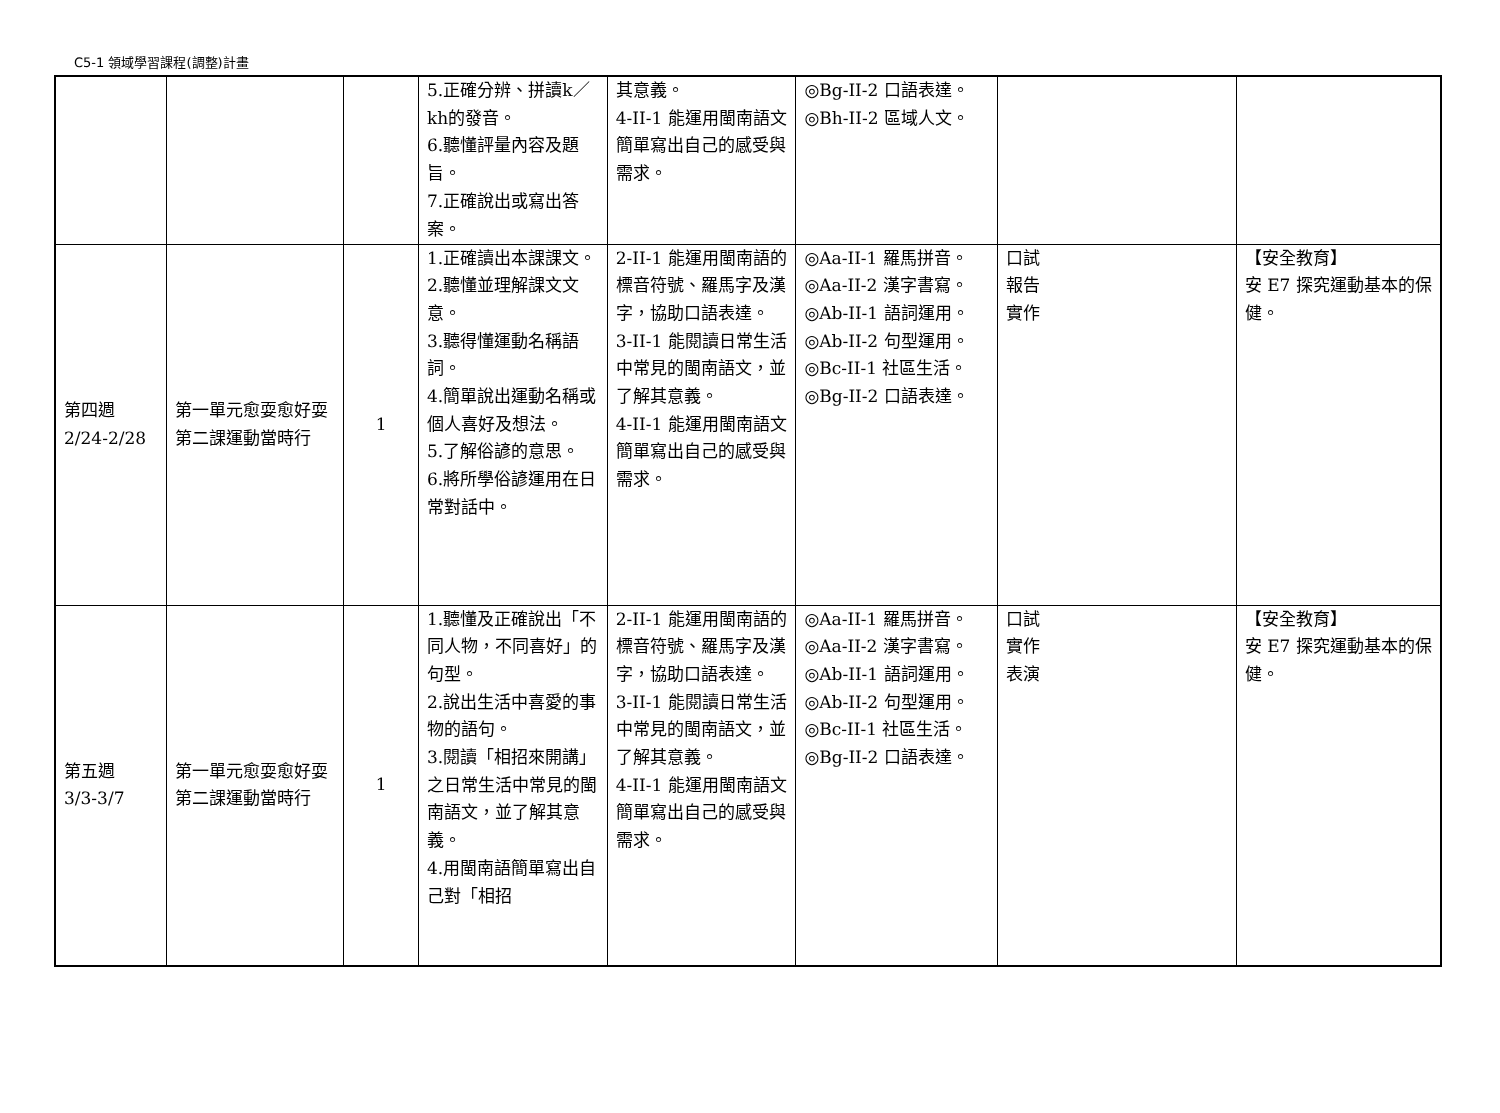C5-1 領域學習課程(調整)計畫
| | | | 5.正確分辨、拼讀k／kh的發音。 6.聽懂評量內容及題旨。 7.正確說出或寫出答案。 | 其意義。 4-II-1 能運用閩南語文簡單寫出自己的感受與需求。 | ◎Bg-II-2 口語表達。 ◎Bh-II-2 區域人文。 | | |
| 第四週 2/24-2/28 | 第一單元愈耍愈好耍 第二課運動當時行 | 1 | 1.正確讀出本課課文。 2.聽懂並理解課文文意。 3.聽得懂運動名稱語詞。 4.簡單說出運動名稱或個人喜好及想法。 5.了解俗諺的意思。 6.將所學俗諺運用在日常對話中。 | 2-II-1 能運用閩南語的標音符號、羅馬字及漢字，協助口語表達。 3-II-1 能閱讀日常生活中常見的閩南語文，並了解其意義。 4-II-1 能運用閩南語文簡單寫出自己的感受與需求。 | ◎Aa-II-1 羅馬拼音。 ◎Aa-II-2 漢字書寫。 ◎Ab-II-1 語詞運用。 ◎Ab-II-2 句型運用。 ◎Bc-II-1 社區生活。 ◎Bg-II-2 口語表達。 | 口試 報告 實作 | 【安全教育】 安 E7 探究運動基本的保健。 |
| 第五週 3/3-3/7 | 第一單元愈耍愈好耍 第二課運動當時行 | 1 | 1.聽懂及正確說出「不同人物，不同喜好」的句型。 2.說出生活中喜愛的事物的語句。 3.閱讀「相招來開講」之日常生活中常見的閩南語文，並了解其意義。 4.用閩南語簡單寫出自己對「相招 | 2-II-1 能運用閩南語的標音符號、羅馬字及漢字，協助口語表達。 3-II-1 能閱讀日常生活中常見的閩南語文，並了解其意義。 4-II-1 能運用閩南語文簡單寫出自己的感受與需求。 | ◎Aa-II-1 羅馬拼音。 ◎Aa-II-2 漢字書寫。 ◎Ab-II-1 語詞運用。 ◎Ab-II-2 句型運用。 ◎Bc-II-1 社區生活。 ◎Bg-II-2 口語表達。 | 口試 實作 表演 | 【安全教育】 安 E7 探究運動基本的保健。 |